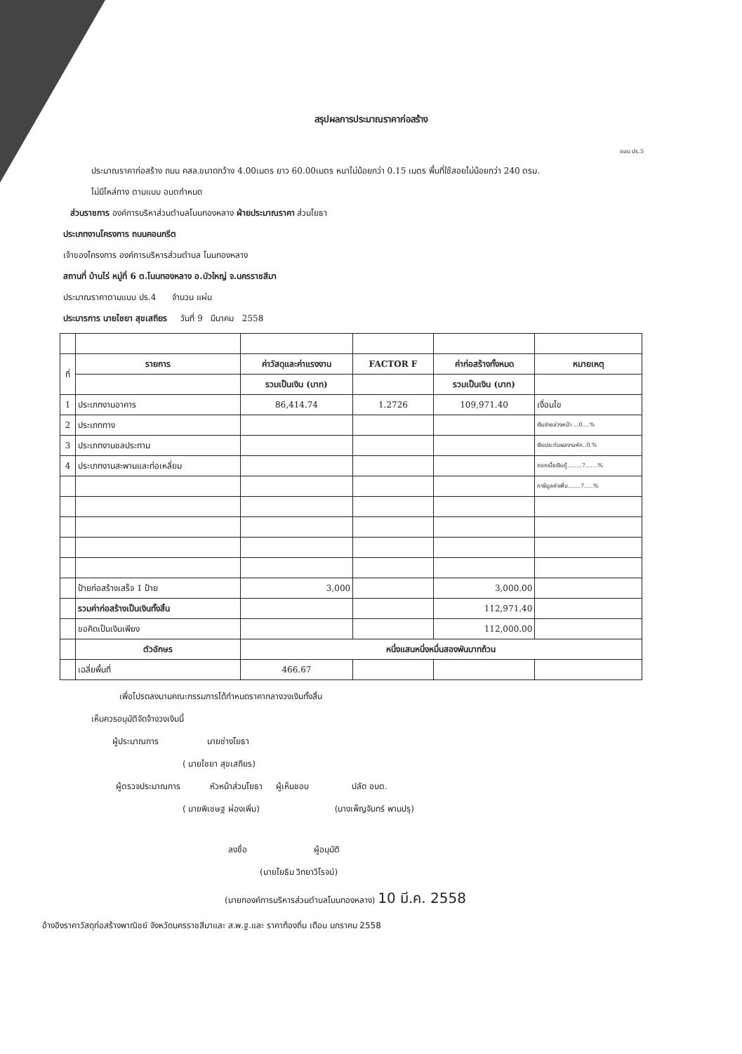สรุปผลการประมาณราคาก่อสร้าง
แบบ ปร.5
ประมาณราคาก่อสร้าง ถนน คสล.ขนาดกว้าง 4.00เมตร ยาว 60.00เมตร หนาไม่น้อยกว่า 0.15 เมตร พื้นที่ใช้สอยไม่น้อยกว่า 240 ตรม.
ไม่มีไหล่ทาง ตามแบบ อบตกำหนด
ส่วนราชการ องค์การบริหาส่วนตำบลโนนทองหลาง ฝ่ายประมาณราคา ส่วนโยธา
ประเภทงานโครงการ ถนนคอนกรีต
เจ้าของโครงการ องค์การบริหารส่วนตำบล โนนทองหลาง
สถานที่ บ้านไร่ หมู่ที่ 6 ต.โนนทองหลาง อ.บัวใหญ่ จ.นครราชสีมา
ประมาณราคาตามแบบ ปร.4 จำนวน แผ่น
ประมารการ นายไชยา สุขเสถียร วันที่ 9 มีนาคม 2558
| ที่ | รายการ | ค่าวัสดุและค่าแรงงาน | FACTOR F | ค่าก่อสร้างทั้งหมด | หมายเหตุ |
| | | รวมเป็นเงิน (บาท) | | รวมเป็นเงิน (บาท) | |
| 1 | ประเภทงานอาคาร | 86,414.74 | 1.2726 | 109,971.40 | เงื่อนไข |
| 2 | ประเภททาง | | | | เงินจ่ายล่วงหน้า ...0....% |
| 3 | ประเภทงานชลประทาน | | | | เงินประกันผลงานหัก..0.% |
| 4 | ประเภทงานสะพานและท่อเหลี่ยม | | | | ดอกเบี้ยเงินกู้........7.......% |
| | | | | | ภาษีมูลค่าเพิ่ม.......7.....% |
| | ป้ายก่อสร้างเสร็จ 1 ป้าย | 3,000 | | 3,000.00 | |
| | รวมค่าก่อสร้างเป็นเงินทั้งสิ้น | | | 112,971.40 | |
| | ขอคิดเป็นเงินเพียง | | | 112,000.00 | |
| | ตัวอักษร | หนึ่งแสนหนึ่งหมื่นสองพันบาทถ้วน | | | |
| | เฉลี่ยพื้นที่ | 466.67 | | | |
เพื่อโปรดลงนามคณะกรรมการได้กำหนดราคากลางวงเงินทั้งสิ้น
เห็นควรอนุมัติจัดจ้างวงเงินนี้
ผู้ประมาณการ นายช่างโยธา
( นายไชยา สุขเสถียร)
ผู้ตรวจประมาณการ หัวหน้าส่วนโยธา ผู้เห็นชอบ ปลัด อบต.
( นายพิเชษฐ ผ่องเพิ่ม) (นางเพ็ญจันทร์ พานปรุ)
ลงชื่อ ผู้อนุมัติ
(นายโยธิน วิทยาวิโรจน์)
(นายกองค์การบริหารส่วนตำบลโนนทองหลาง) 10 มี.ค. 2558
อ้างอิงราคาวัสดุก่อสร้างพาณิชย์ จังหวัดนครราชสีมาและ ส.พ.ฐ.และ ราคาท้องถิ่น เดือน มกราคม 2558